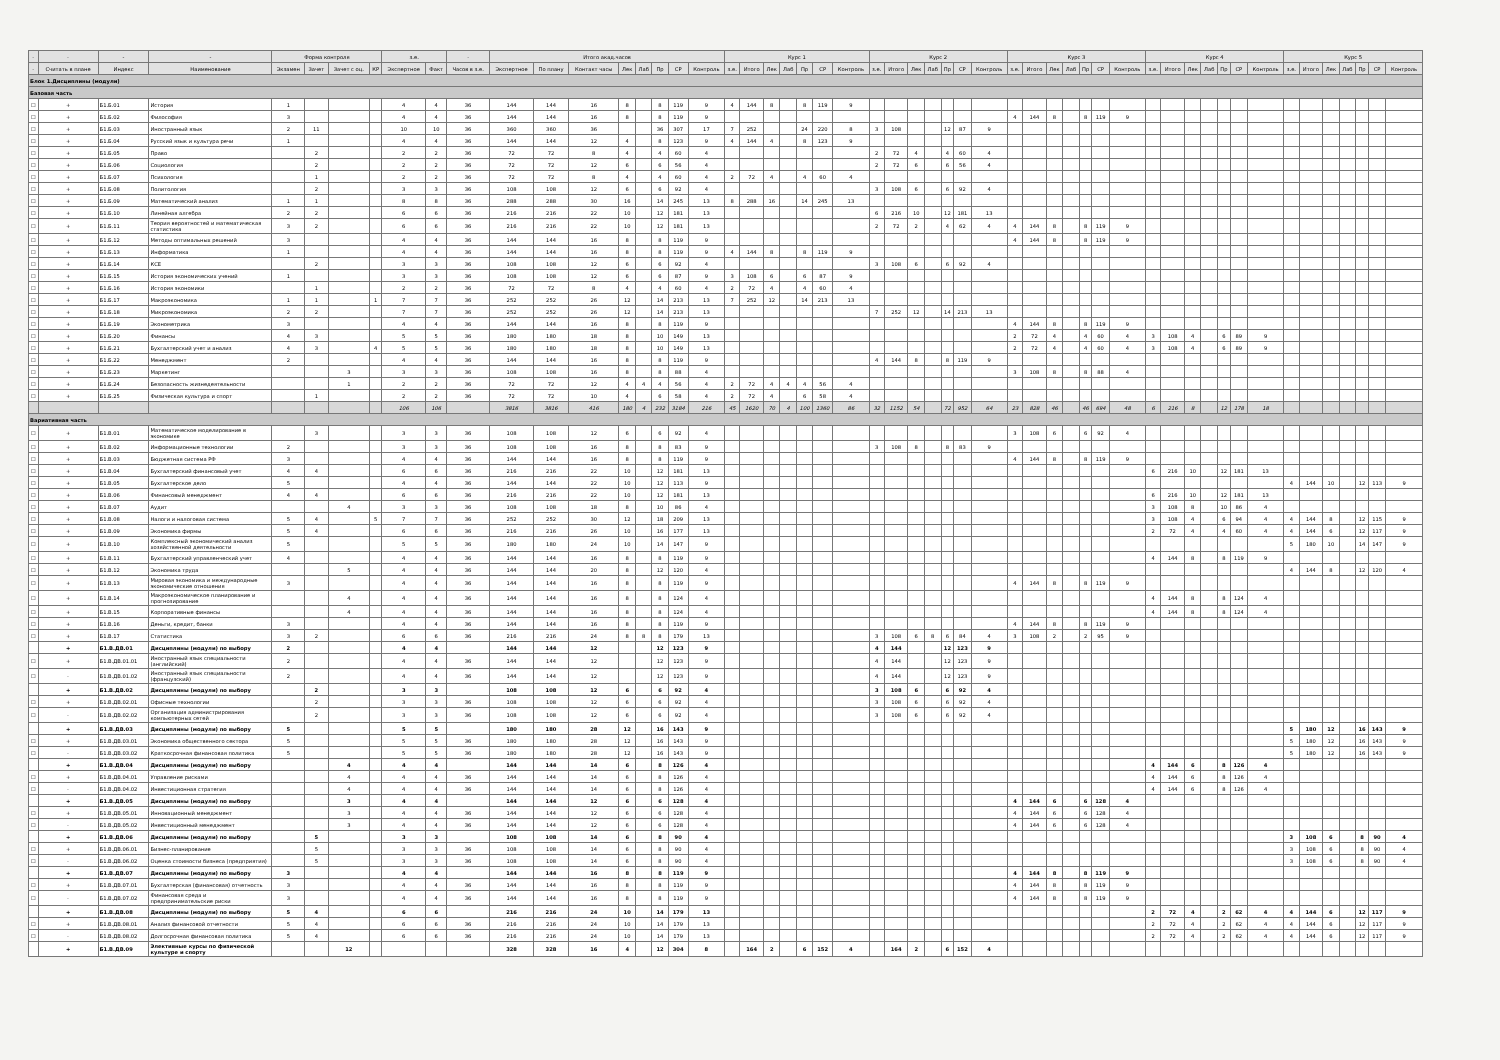| - | - | - | - | Форма контроля | | | | з.е. | | - | Итого акад.часов | | | | | | | | Курс 1 | | | | | | | Курс 2 | | | | | | | Курс 3 | | | | | | | Курс 4 | | | | | | | Курс 5 | | | | | | |
| --- | --- | --- | --- | --- | --- | --- | --- | --- | --- | --- | --- | --- | --- | --- | --- | --- | --- | --- | --- | --- | --- | --- | --- | --- | --- | --- | --- | --- | --- | --- | --- | --- | --- | --- | --- | --- | --- | --- | --- | --- | --- | --- | --- | --- | --- | --- | --- | --- | --- | --- | --- | --- | --- |
| - | Считать в плане | Индекс | Наименование | Экзамен | Зачет | Зачет с оц. | КР | Экспертное | Факт | Часов в з.е. | Экспертное | По плану | Контакт часы | Лек | Лаб | Пр | СР | Контроль | з.е. | Итого | Лек | Лаб | Пр | СР | Контроль | з.е. | Итого | Лек | Лаб | Пр | СР | Контроль | з.е. | Итого | Лек | Лаб | Пр | СР | Контроль | з.е. | Итого | Лек | Лаб | Пр | СР | Контроль | з.е. | Итого | Лек | Лаб | Пр | СР | Контроль |
| Блок 1.Дисциплины (модули) | | | | | | | | | | | | | | | | | | | | | | | | | | | | | | | | | | | | | | | | | | | | | | | | | | | | | |
| Базовая часть | | | | | | | | | | | | | | | | | | | | | | | | | | | | | | | | | | | | | | | | | | | | | | | | | | | | | |
| ☐ | + | Б1.Б.01 | История | 1 | | | | 4 | 4 | 36 | 144 | 144 | 16 | 8 | | 8 | 119 | 9 | 4 | 144 | 8 | | 8 | 119 | 9 | | | | | | | | | | | | | | | | | | | | | | | | | | | | |
| ☐ | + | Б1.Б.02 | Философия | 3 | | | | 4 | 4 | 36 | 144 | 144 | 16 | 8 | | 8 | 119 | 9 | | | | | | | | | | | | | | | 4 | 144 | 8 | | 8 | 119 | 9 | | | | | | | | | | | | | | |
| ☐ | + | Б1.Б.03 | Иностранный язык | 2 | 11 | | | 10 | 10 | 36 | 360 | 360 | 36 | | | 36 | 307 | 17 | 7 | 252 | | | 24 | 220 | 8 | 3 | 108 | | | 12 | 87 | 9 | | | | | | | | | | | | | | | | | | | | | |
| ☐ | + | Б1.Б.04 | Русский язык и культура речи | 1 | | | | 4 | 4 | 36 | 144 | 144 | 12 | 4 | | 8 | 123 | 9 | 4 | 144 | 4 | | 8 | 123 | 9 | | | | | | | | | | | | | | | | | | | | | | | | | | | | |
| ☐ | + | Б1.Б.05 | Право | | 2 | | | 2 | 2 | 36 | 72 | 72 | 8 | 4 | | 4 | 60 | 4 | | | | | | | | 2 | 72 | 4 | | 4 | 60 | 4 | | | | | | | | | | | | | | | | | | | | | |
| ☐ | + | Б1.Б.06 | Социология | | 2 | | | 2 | 2 | 36 | 72 | 72 | 12 | 6 | | 6 | 56 | 4 | | | | | | | | 2 | 72 | 6 | | 6 | 56 | 4 | | | | | | | | | | | | | | | | | | | | | |
| ☐ | + | Б1.Б.07 | Психология | | 1 | | | 2 | 2 | 36 | 72 | 72 | 8 | 4 | | 4 | 60 | 4 | 2 | 72 | 4 | | 4 | 60 | 4 | | | | | | | | | | | | | | | | | | | | | | | | | | | | |
| ☐ | + | Б1.Б.08 | Политология | | 2 | | | 3 | 3 | 36 | 108 | 108 | 12 | 6 | | 6 | 92 | 4 | | | | | | | | 3 | 108 | 6 | | 6 | 92 | 4 | | | | | | | | | | | | | | | | | | | | | |
| ☐ | + | Б1.Б.09 | Математический анализ | 1 | 1 | | | 8 | 8 | 36 | 288 | 288 | 30 | 16 | | 14 | 245 | 13 | 8 | 288 | 16 | | 14 | 245 | 13 | | | | | | | | | | | | | | | | | | | | | | | | | | | | |
| ☐ | + | Б1.Б.10 | Линейная алгебра | 2 | 2 | | | 6 | 6 | 36 | 216 | 216 | 22 | 10 | | 12 | 181 | 13 | | | | | | | | 6 | 216 | 10 | | 12 | 181 | 13 | | | | | | | | | | | | | | | | | | | | | |
| ☐ | + | Б1.Б.11 | Теория вероятностей и математическая статистика | 3 | 2 | | | 6 | 6 | 36 | 216 | 216 | 22 | 10 | | 12 | 181 | 13 | | | | | | | | 2 | 72 | 2 | | 4 | 62 | 4 | 4 | 144 | 8 | | 8 | 119 | 9 | | | | | | | | | | | | | | |
| ☐ | + | Б1.Б.12 | Методы оптимальных решений | 3 | | | | 4 | 4 | 36 | 144 | 144 | 16 | 8 | | 8 | 119 | 9 | | | | | | | | | | | | | | | 4 | 144 | 8 | | 8 | 119 | 9 | | | | | | | | | | | | | | |
| ☐ | + | Б1.Б.13 | Информатика | 1 | | | | 4 | 4 | 36 | 144 | 144 | 16 | 8 | | 8 | 119 | 9 | 4 | 144 | 8 | | 8 | 119 | 9 | | | | | | | | | | | | | | | | | | | | | | | | | | | | |
| ☐ | + | Б1.Б.14 | КСЕ | | 2 | | | 3 | 3 | 36 | 108 | 108 | 12 | 6 | | 6 | 92 | 4 | | | | | | | | 3 | 108 | 6 | | 6 | 92 | 4 | | | | | | | | | | | | | | | | | | | | | |
| ☐ | + | Б1.Б.15 | История экономических учений | 1 | | | | 3 | 3 | 36 | 108 | 108 | 12 | 6 | | 6 | 87 | 9 | 3 | 108 | 6 | | 6 | 87 | 9 | | | | | | | | | | | | | | | | | | | | | | | | | | | | |
| ☐ | + | Б1.Б.16 | История экономики | | 1 | | | 2 | 2 | 36 | 72 | 72 | 8 | 4 | | 4 | 60 | 4 | 2 | 72 | 4 | | 4 | 60 | 4 | | | | | | | | | | | | | | | | | | | | | | | | | | | | |
| ☐ | + | Б1.Б.17 | Макроэкономика | 1 | 1 | | 1 | 7 | 7 | 36 | 252 | 252 | 26 | 12 | | 14 | 213 | 13 | 7 | 252 | 12 | | 14 | 213 | 13 | | | | | | | | | | | | | | | | | | | | | | | | | | | | |
| ☐ | + | Б1.Б.18 | Микроэкономика | 2 | 2 | | | 7 | 7 | 36 | 252 | 252 | 26 | 12 | | 14 | 213 | 13 | | | | | | | | 7 | 252 | 12 | | 14 | 213 | 13 | | | | | | | | | | | | | | | | | | | | | |
| ☐ | + | Б1.Б.19 | Эконометрика | 3 | | | | 4 | 4 | 36 | 144 | 144 | 16 | 8 | | 8 | 119 | 9 | | | | | | | | | | | | | | | 4 | 144 | 8 | | 8 | 119 | 9 | | | | | | | | | | | | | | |
| ☐ | + | Б1.Б.20 | Финансы | 4 | 3 | | | 5 | 5 | 36 | 180 | 180 | 18 | 8 | | 10 | 149 | 13 | | | | | | | | | | | | | | | 2 | 72 | 4 | | 4 | 60 | 4 | 3 | 108 | 4 | | 6 | 89 | 9 | | | | | | | |
| ☐ | + | Б1.Б.21 | Бухгалтерский учет и анализ | 4 | 3 | | 4 | 5 | 5 | 36 | 180 | 180 | 18 | 8 | | 10 | 149 | 13 | | | | | | | | | | | | | | | 2 | 72 | 4 | | 4 | 60 | 4 | 3 | 108 | 4 | | 6 | 89 | 9 | | | | | | | |
| ☐ | + | Б1.Б.22 | Менеджмент | 2 | | | | 4 | 4 | 36 | 144 | 144 | 16 | 8 | | 8 | 119 | 9 | | | | | | | | 4 | 144 | 8 | | 8 | 119 | 9 | | | | | | | | | | | | | | | | | | | | | |
| ☐ | + | Б1.Б.23 | Маркетинг | | | 3 | | 3 | 3 | 36 | 108 | 108 | 16 | 8 | | 8 | 88 | 4 | | | | | | | | | | | | | | | 3 | 108 | 8 | | 8 | 88 | 4 | | | | | | | | | | | | | | |
| ☐ | + | Б1.Б.24 | Безопасность жизнедеятельности | | | 1 | | 2 | 2 | 36 | 72 | 72 | 12 | 4 | 4 | 4 | 56 | 4 | 2 | 72 | 4 | 4 | 4 | 56 | 4 | | | | | | | | | | | | | | | | | | | | | | | | | | | | |
| ☐ | + | Б1.Б.25 | Физическая культура и спорт | | 1 | | | 2 | 2 | 36 | 72 | 72 | 10 | 4 | | 6 | 58 | 4 | 2 | 72 | 4 | | 6 | 58 | 4 | | | | | | | | | | | | | | | | | | | | | | | | | | | | |
| | | | | | | | | 106 | 106 | | 3816 | 3816 | 416 | 180 | 4 | 232 | 3184 | 216 | 45 | 1620 | 70 | 4 | 100 | 1360 | 86 | 32 | 1152 | 54 | | 72 | 952 | 64 | 23 | 828 | 46 | | 46 | 694 | 48 | 6 | 216 | 8 | | 12 | 178 | 18 | | | | | | | |
| Вариативная часть | | | | | | | | | | | | | | | | | | | | | | | | | | | | | | | | | | | | | | | | | | | | | | | | | | | | | |
| ☐ | + | Б1.В.01 | Математическое моделирование в экономике | | 3 | | | 3 | 3 | 36 | 108 | 108 | 12 | 6 | | 6 | 92 | 4 | | | | | | | | | | | | | | | 3 | 108 | 6 | | 6 | 92 | 4 | | | | | | | | | | | | | | |
| ☐ | + | Б1.В.02 | Информационные технологии | 2 | | | | 3 | 3 | 36 | 108 | 108 | 16 | 8 | | 8 | 83 | 9 | | | | | | | | 3 | 108 | 8 | | 8 | 83 | 9 | | | | | | | | | | | | | | | | | | | | | |
| ☐ | + | Б1.В.03 | Бюджетная система РФ | 3 | | | | 4 | 4 | 36 | 144 | 144 | 16 | 8 | | 8 | 119 | 9 | | | | | | | | | | | | | | | 4 | 144 | 8 | | 8 | 119 | 9 | | | | | | | | | | | | | | |
| ☐ | + | Б1.В.04 | Бухгалтерский финансовый учет | 4 | 4 | | | 6 | 6 | 36 | 216 | 216 | 22 | 10 | | 12 | 181 | 13 | | | | | | | | | | | | | | | | | | | | | | 6 | 216 | 10 | | 12 | 181 | 13 | | | | | | | |
| ☐ | + | Б1.В.05 | Бухгалтерское дело | 5 | | | | 4 | 4 | 36 | 144 | 144 | 22 | 10 | | 12 | 113 | 9 | | | | | | | | | | | | | | | | | | | | | | | | | | | | | 4 | 144 | 10 | | 12 | 113 | 9 |
| ☐ | + | Б1.В.06 | Финансовый менеджмент | 4 | 4 | | | 6 | 6 | 36 | 216 | 216 | 22 | 10 | | 12 | 181 | 13 | | | | | | | | | | | | | | | | | | | | | | 6 | 216 | 10 | | 12 | 181 | 13 | | | | | | | |
| ☐ | + | Б1.В.07 | Аудит | | | 4 | | 3 | 3 | 36 | 108 | 108 | 18 | 8 | | 10 | 86 | 4 | | | | | | | | | | | | | | | | | | | | | | 3 | 108 | 8 | | 10 | 86 | 4 | | | | | | | |
| ☐ | + | Б1.В.08 | Налоги и налоговая система | 5 | 4 | | 5 | 7 | 7 | 36 | 252 | 252 | 30 | 12 | | 18 | 209 | 13 | | | | | | | | | | | | | | | | | | | | | | 3 | 108 | 4 | | 6 | 94 | 4 | 4 | 144 | 8 | | 12 | 115 | 9 |
| ☐ | + | Б1.В.09 | Экономика фирмы | 5 | 4 | | | 6 | 6 | 36 | 216 | 216 | 26 | 10 | | 16 | 177 | 13 | | | | | | | | | | | | | | | | | | | | | | 2 | 72 | 4 | | 4 | 60 | 4 | 4 | 144 | 6 | | 12 | 117 | 9 |
| ☐ | + | Б1.В.10 | Комплексный экономический анализ хозяйственной деятельности | 5 | | | | 5 | 5 | 36 | 180 | 180 | 24 | 10 | | 14 | 147 | 9 | | | | | | | | | | | | | | | | | | | | | | | | | | | | | 5 | 180 | 10 | | 14 | 147 | 9 |
| ☐ | + | Б1.В.11 | Бухгалтерский управленческий учет | 4 | | | | 4 | 4 | 36 | 144 | 144 | 16 | 8 | | 8 | 119 | 9 | | | | | | | | | | | | | | | | | | | | | | 4 | 144 | 8 | | 8 | 119 | 9 | | | | | | | |
| ☐ | + | Б1.В.12 | Экономика труда | | | 5 | | 4 | 4 | 36 | 144 | 144 | 20 | 8 | | 12 | 120 | 4 | | | | | | | | | | | | | | | | | | | | | | | | | | | | | 4 | 144 | 8 | | 12 | 120 | 4 |
| ☐ | + | Б1.В.13 | Мировая экономика и международные экономические отношения | 3 | | | | 4 | 4 | 36 | 144 | 144 | 16 | 8 | | 8 | 119 | 9 | | | | | | | | | | | | | | | 4 | 144 | 8 | | 8 | 119 | 9 | | | | | | | | | | | | | | |
| ☐ | + | Б1.В.14 | Макроэкономическое планирование и прогнозирование | | | 4 | | 4 | 4 | 36 | 144 | 144 | 16 | 8 | | 8 | 124 | 4 | | | | | | | | | | | | | | | | | | | | | | 4 | 144 | 8 | | 8 | 124 | 4 | | | | | | | |
| ☐ | + | Б1.В.15 | Корпоративные финансы | | | 4 | | 4 | 4 | 36 | 144 | 144 | 16 | 8 | | 8 | 124 | 4 | | | | | | | | | | | | | | | | | | | | | | 4 | 144 | 8 | | 8 | 124 | 4 | | | | | | | |
| ☐ | + | Б1.В.16 | Деньги, кредит, банки | 3 | | | | 4 | 4 | 36 | 144 | 144 | 16 | 8 | | 8 | 119 | 9 | | | | | | | | | | | | | | | 4 | 144 | 8 | | 8 | 119 | 9 | | | | | | | | | | | | | | |
| ☐ | + | Б1.В.17 | Статистика | 3 | 2 | | | 6 | 6 | 36 | 216 | 216 | 24 | 8 | 8 | 8 | 179 | 13 | | | | | | | | 3 | 108 | 6 | 8 | 6 | 84 | 4 | 3 | 108 | 2 | | 2 | 95 | 9 | | | | | | | | | | | | | | |
| | + | Б1.В.ДВ.01 | Дисциплины (модули) по выбору | 2 | | | | 4 | 4 | | 144 | 144 | 12 | | | 12 | 123 | 9 | | | | | | | | 4 | 144 | | | 12 | 123 | 9 | | | | | | | | | | | | | | | | | | | | | |
| ☐ | + | Б1.В.ДВ.01.01 | Иностранный язык специальности (английский) | 2 | | | | 4 | 4 | 36 | 144 | 144 | 12 | | | 12 | 123 | 9 | | | | | | | | 4 | 144 | | | 12 | 123 | 9 | | | | | | | | | | | | | | | | | | | | | |
| ☐ | - | Б1.В.ДВ.01.02 | Иностранный язык специальности (французский) | 2 | | | | 4 | 4 | 36 | 144 | 144 | 12 | | | 12 | 123 | 9 | | | | | | | | 4 | 144 | | | 12 | 123 | 9 | | | | | | | | | | | | | | | | | | | | | |
| | + | Б1.В.ДВ.02 | Дисциплины (модули) по выбору | | 2 | | | 3 | 3 | | 108 | 108 | 12 | 6 | | 6 | 92 | 4 | | | | | | | | 3 | 108 | 6 | | 6 | 92 | 4 | | | | | | | | | | | | | | | | | | | | | |
| ☐ | + | Б1.В.ДВ.02.01 | Офисные технологии | | 2 | | | 3 | 3 | 36 | 108 | 108 | 12 | 6 | | 6 | 92 | 4 | | | | | | | | 3 | 108 | 6 | | 6 | 92 | 4 | | | | | | | | | | | | | | | | | | | | | |
| ☐ | - | Б1.В.ДВ.02.02 | Организация администрирования компьютерных сетей | | 2 | | | 3 | 3 | 36 | 108 | 108 | 12 | 6 | | 6 | 92 | 4 | | | | | | | | 3 | 108 | 6 | | 6 | 92 | 4 | | | | | | | | | | | | | | | | | | | | | |
| | + | Б1.В.ДВ.03 | Дисциплины (модули) по выбору | 5 | | | | 5 | 5 | | 180 | 180 | 28 | 12 | | 16 | 143 | 9 | | | | | | | | | | | | | | | | | | | | | | | | | | | | | 5 | 180 | 12 | | 16 | 143 | 9 |
| ☐ | + | Б1.В.ДВ.03.01 | Экономика общественного сектора | 5 | | | | 5 | 5 | 36 | 180 | 180 | 28 | 12 | | 16 | 143 | 9 | | | | | | | | | | | | | | | | | | | | | | | | | | | | | 5 | 180 | 12 | | 16 | 143 | 9 |
| ☐ | - | Б1.В.ДВ.03.02 | Краткосрочная финансовая политика | 5 | | | | 5 | 5 | 36 | 180 | 180 | 28 | 12 | | 16 | 143 | 9 | | | | | | | | | | | | | | | | | | | | | | | | | | | | | 5 | 180 | 12 | | 16 | 143 | 9 |
| | + | Б1.В.ДВ.04 | Дисциплины (модули) по выбору | | | 4 | | 4 | 4 | | 144 | 144 | 14 | 6 | | 8 | 126 | 4 | | | | | | | | | | | | | | | | | | | | | | 4 | 144 | 6 | | 8 | 126 | 4 | | | | | | | |
| ☐ | + | Б1.В.ДВ.04.01 | Управление рисками | | | 4 | | 4 | 4 | 36 | 144 | 144 | 14 | 6 | | 8 | 126 | 4 | | | | | | | | | | | | | | | | | | | | | | 4 | 144 | 6 | | 8 | 126 | 4 | | | | | | | |
| ☐ | - | Б1.В.ДВ.04.02 | Инвестиционная стратегия | | | 4 | | 4 | 4 | 36 | 144 | 144 | 14 | 6 | | 8 | 126 | 4 | | | | | | | | | | | | | | | | | | | | | | 4 | 144 | 6 | | 8 | 126 | 4 | | | | | | | |
| | + | Б1.В.ДВ.05 | Дисциплины (модули) по выбору | | | 3 | | 4 | 4 | | 144 | 144 | 12 | 6 | | 6 | 128 | 4 | | | | | | | | | | | | | | | 4 | 144 | 6 | | 6 | 128 | 4 | | | | | | | | | | | | | | |
| ☐ | + | Б1.В.ДВ.05.01 | Инновационный менеджмент | | | 3 | | 4 | 4 | 36 | 144 | 144 | 12 | 6 | | 6 | 128 | 4 | | | | | | | | | | | | | | | 4 | 144 | 6 | | 6 | 128 | 4 | | | | | | | | | | | | | | |
| ☐ | - | Б1.В.ДВ.05.02 | Инвестиционный менеджмент | | | 3 | | 4 | 4 | 36 | 144 | 144 | 12 | 6 | | 6 | 128 | 4 | | | | | | | | | | | | | | | 4 | 144 | 6 | | 6 | 128 | 4 | | | | | | | | | | | | | | |
| | + | Б1.В.ДВ.06 | Дисциплины (модули) по выбору | | 5 | | | 3 | 3 | | 108 | 108 | 14 | 6 | | 8 | 90 | 4 | | | | | | | | | | | | | | | | | | | | | | | | | | | | | 3 | 108 | 6 | | 8 | 90 | 4 |
| ☐ | + | Б1.В.ДВ.06.01 | Бизнес-планирование | | 5 | | | 3 | 3 | 36 | 108 | 108 | 14 | 6 | | 8 | 90 | 4 | | | | | | | | | | | | | | | | | | | | | | | | | | | | | 3 | 108 | 6 | | 8 | 90 | 4 |
| ☐ | - | Б1.В.ДВ.06.02 | Оценка стоимости бизнеса (предприятия) | | 5 | | | 3 | 3 | 36 | 108 | 108 | 14 | 6 | | 8 | 90 | 4 | | | | | | | | | | | | | | | | | | | | | | | | | | | | | 3 | 108 | 6 | | 8 | 90 | 4 |
| | + | Б1.В.ДВ.07 | Дисциплины (модули) по выбору | 3 | | | | 4 | 4 | | 144 | 144 | 16 | 8 | | 8 | 119 | 9 | | | | | | | | | | | | | | | 4 | 144 | 8 | | 8 | 119 | 9 | | | | | | | | | | | | | | |
| ☐ | + | Б1.В.ДВ.07.01 | Бухгалтерская (финансовая) отчетность | 3 | | | | 4 | 4 | 36 | 144 | 144 | 16 | 8 | | 8 | 119 | 9 | | | | | | | | | | | | | | | 4 | 144 | 8 | | 8 | 119 | 9 | | | | | | | | | | | | | | |
| ☐ | - | Б1.В.ДВ.07.02 | Финансовая среда и предпринимательские риски | 3 | | | | 4 | 4 | 36 | 144 | 144 | 16 | 8 | | 8 | 119 | 9 | | | | | | | | | | | | | | | 4 | 144 | 8 | | 8 | 119 | 9 | | | | | | | | | | | | | | |
| | + | Б1.В.ДВ.08 | Дисциплины (модули) по выбору | 5 | 4 | | | 6 | 6 | | 216 | 216 | 24 | 10 | | 14 | 179 | 13 | | | | | | | | | | | | | | | | | | | | | | 2 | 72 | 4 | | 2 | 62 | 4 | 4 | 144 | 6 | | 12 | 117 | 9 |
| ☐ | + | Б1.В.ДВ.08.01 | Анализ финансовой отчетности | 5 | 4 | | | 6 | 6 | 36 | 216 | 216 | 24 | 10 | | 14 | 179 | 13 | | | | | | | | | | | | | | | | | | | | | | 2 | 72 | 4 | | 2 | 62 | 4 | 4 | 144 | 6 | | 12 | 117 | 9 |
| ☐ | - | Б1.В.ДВ.08.02 | Долгосрочная финансовая политика | 5 | 4 | | | 6 | 6 | 36 | 216 | 216 | 24 | 10 | | 14 | 179 | 13 | | | | | | | | | | | | | | | | | | | | | | 2 | 72 | 4 | | 2 | 62 | 4 | 4 | 144 | 6 | | 12 | 117 | 9 |
| | + | Б1.В.ДВ.09 | Элективные курсы по физической культуре и спорту | | | 12 | | | | | 328 | 328 | 16 | 4 | | 12 | 304 | 8 | | 164 | 2 | | 6 | 152 | 4 | | 164 | 2 | | 6 | 152 | 4 | | | | | | | | | | | | | | | | | | | | | |